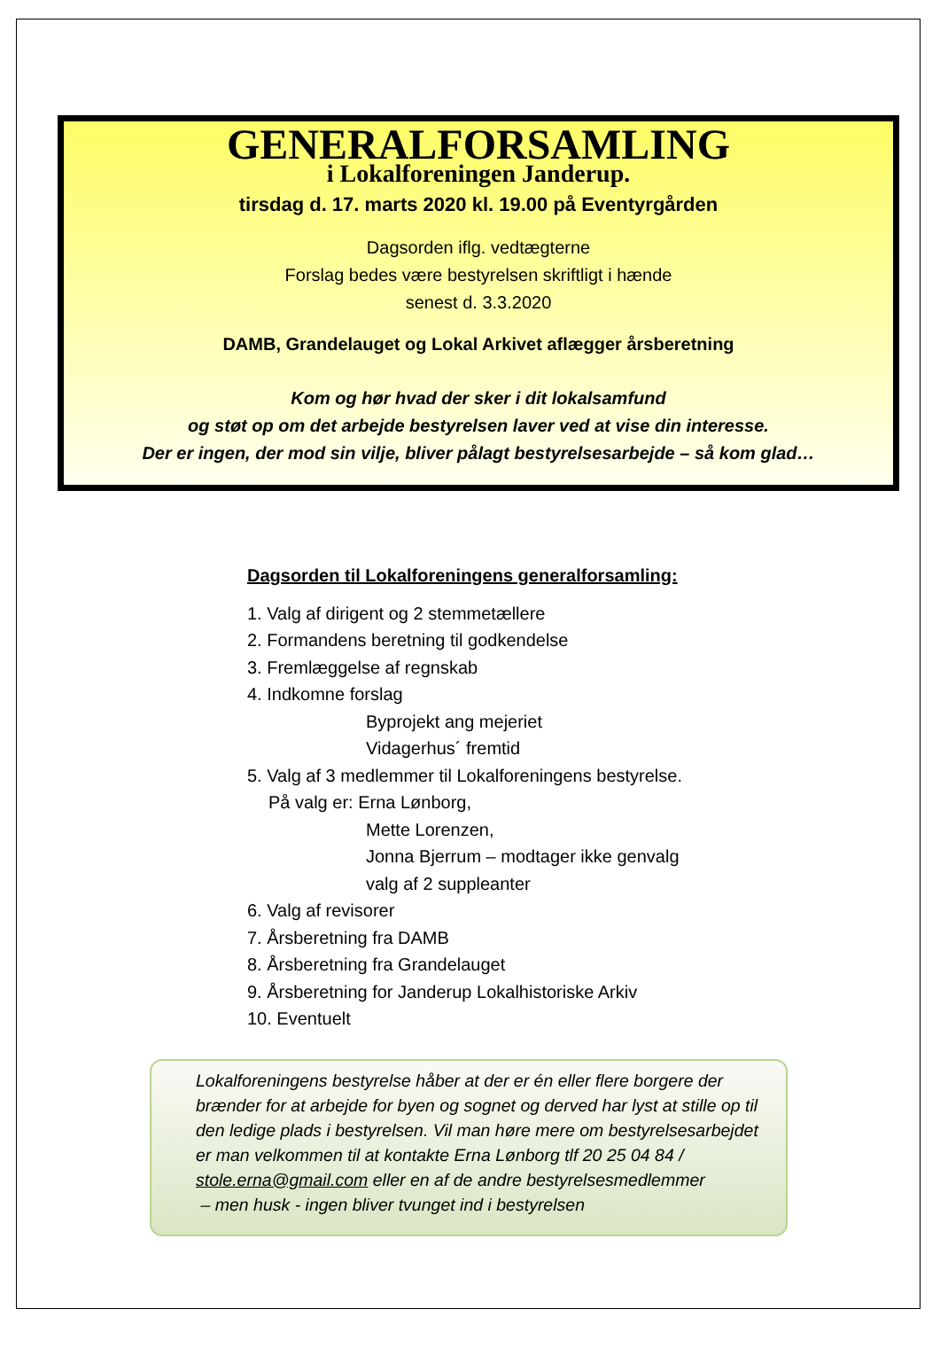GENERALFORSAMLING
i Lokalforeningen Janderup.
tirsdag d. 17. marts 2020 kl. 19.00 på Eventyrgården
Dagsorden iflg. vedtægterne
Forslag bedes være bestyrelsen skriftligt i hænde
senest d. 3.3.2020
DAMB, Grandelauget og Lokal Arkivet aflægger årsberetning
Kom og hør hvad der sker i dit lokalsamfund
og støt op om det arbejde bestyrelsen laver ved at vise din interesse.
Der er ingen, der mod sin vilje, bliver pålagt bestyrelsesarbejde – så kom glad…
Dagsorden til Lokalforeningens generalforsamling:
1. Valg af dirigent og 2 stemmetællere
2. Formandens beretning til godkendelse
3. Fremlæggelse af regnskab
4. Indkomne forslag
Byprojekt ang mejeriet
Vidagerhus´ fremtid
5. Valg af 3 medlemmer til Lokalforeningens bestyrelse.
På valg er: Erna Lønborg,
Mette Lorenzen,
Jonna Bjerrum – modtager ikke genvalg
valg af 2 suppleanter
6. Valg af revisorer
7. Årsberetning fra DAMB
8. Årsberetning fra Grandelauget
9. Årsberetning for Janderup Lokalhistoriske Arkiv
10. Eventuelt
Lokalforeningens bestyrelse håber at der er én eller flere borgere der brænder for at arbejde for byen og sognet og derved har lyst at stille op til den ledige plads i bestyrelsen. Vil man høre mere om bestyrelsesarbejdet er man velkommen til at kontakte Erna Lønborg tlf 20 25 04 84 / stole.erna@gmail.com eller en af de andre bestyrelsesmedlemmer
– men husk - ingen bliver tvunget ind i bestyrelsen